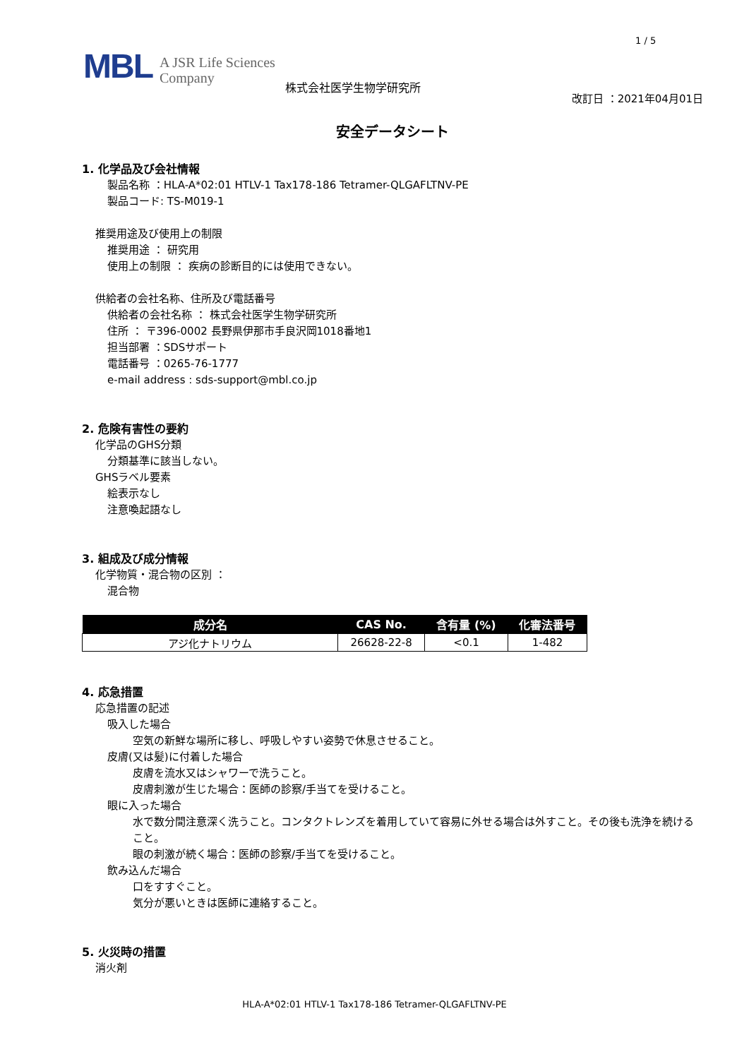1 / 5
MBL A JSR Life Sciences
Company 株式会社医学生物学研究所
改訂日 ：2021年04月01日
安全データシート
1. 化学品及び会社情報
製品名称 ：HLA-A*02:01 HTLV-1 Tax178-186 Tetramer-QLGAFLTNV-PE
製品コード: TS-M019-1
推奨用途及び使用上の制限
推奨用途 ： 研究用
使用上の制限 ： 疾病の診断目的には使用できない。
供給者の会社名称、住所及び電話番号
供給者の会社名称 ： 株式会社医学生物学研究所
住所 ： 〒396-0002 長野県伊那市手良沢岡1018番地1
担当部署 ：SDSサポート
電話番号 ：0265-76-1777
e-mail address : sds-support@mbl.co.jp
2. 危険有害性の要約
化学品のGHS分類
分類基準に該当しない。
GHSラベル要素
絵表示なし
注意喚起語なし
3. 組成及び成分情報
化学物質・混合物の区別 ：
混合物
| 成分名 | CAS No. | 含有量 (%) | 化審法番号 |
| --- | --- | --- | --- |
| アジ化ナトリウム | 26628-22-8 | <0.1 | 1-482 |
4. 応急措置
応急措置の記述
吸入した場合
空気の新鮮な場所に移し、呼吸しやすい姿勢で休息させること。
皮膚(又は髪)に付着した場合
皮膚を流水又はシャワーで洗うこと。
皮膚刺激が生じた場合：医師の診察/手当てを受けること。
眼に入った場合
水で数分間注意深く洗うこと。コンタクトレンズを着用していて容易に外せる場合は外すこと。その後も洗浄を続けること。
眼の刺激が続く場合：医師の診察/手当てを受けること。
飲み込んだ場合
口をすすぐこと。
気分が悪いときは医師に連絡すること。
5. 火災時の措置
消火剤
HLA-A*02:01 HTLV-1 Tax178-186 Tetramer-QLGAFLTNV-PE